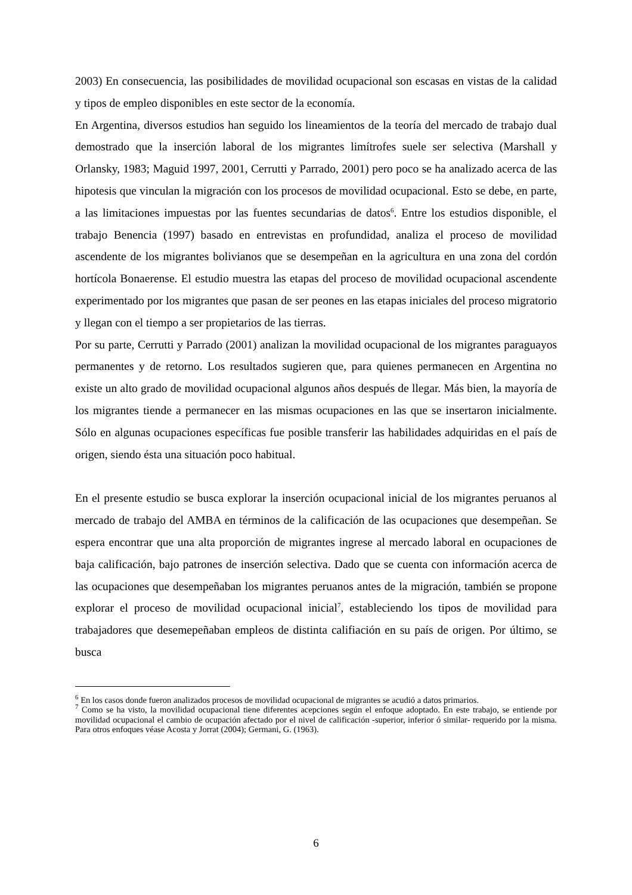2003) En consecuencia, las posibilidades de movilidad ocupacional son escasas en vistas de la calidad y tipos de empleo disponibles en este sector de la economía.
En Argentina, diversos estudios han seguido los lineamientos de la teoría del mercado de trabajo dual demostrado que la inserción laboral de los migrantes limítrofes suele ser selectiva (Marshall y Orlansky, 1983; Maguid 1997, 2001, Cerrutti y Parrado, 2001) pero poco se ha analizado acerca de las hipotesis que vinculan la migración con los procesos de movilidad ocupacional. Esto se debe, en parte, a las limitaciones impuestas por las fuentes secundarias de datos<sup>6</sup>. Entre los estudios disponible, el trabajo Benencia (1997) basado en entrevistas en profundidad, analiza el proceso de movilidad ascendente de los migrantes bolivianos que se desempeñan en la agricultura en una zona del cordón hortícola Bonaerense. El estudio muestra las etapas del proceso de movilidad ocupacional ascendente experimentado por los migrantes que pasan de ser peones en las etapas iniciales del proceso migratorio y llegan con el tiempo a ser propietarios de las tierras.
Por su parte, Cerrutti y Parrado (2001) analizan la movilidad ocupacional de los migrantes paraguayos permanentes y de retorno. Los resultados sugieren que, para quienes permanecen en Argentina no existe un alto grado de movilidad ocupacional algunos años después de llegar. Más bien, la mayoría de los migrantes tiende a permanecer en las mismas ocupaciones en las que se insertaron inicialmente. Sólo en algunas ocupaciones específicas fue posible transferir las habilidades adquiridas en el país de origen, siendo ésta una situación poco habitual.
En el presente estudio se busca explorar la inserción ocupacional inicial de los migrantes peruanos al mercado de trabajo del AMBA en términos de la calificación de las ocupaciones que desempeñan. Se espera encontrar que una alta proporción de migrantes ingrese al mercado laboral en ocupaciones de baja calificación, bajo patrones de inserción selectiva. Dado que se cuenta con información acerca de las ocupaciones que desempeñaban los migrantes peruanos antes de la migración, también se propone explorar el proceso de movilidad ocupacional inicial<sup>7</sup>, estableciendo los tipos de movilidad para trabajadores que desemepeñaban empleos de distinta califiación en su país de origen. Por último, se busca
<sup>6</sup> En los casos donde fueron analizados procesos de movilidad ocupacional de migrantes se acudió a datos primarios.
<sup>7</sup> Como se ha visto, la movilidad ocupacional tiene diferentes acepciones según el enfoque adoptado. En este trabajo, se entiende por movilidad ocupacional el cambio de ocupación afectado por el nivel de calificación -superior, inferior ó similar- requerido por la misma. Para otros enfoques véase Acosta y Jorrat (2004); Germani, G. (1963).
6